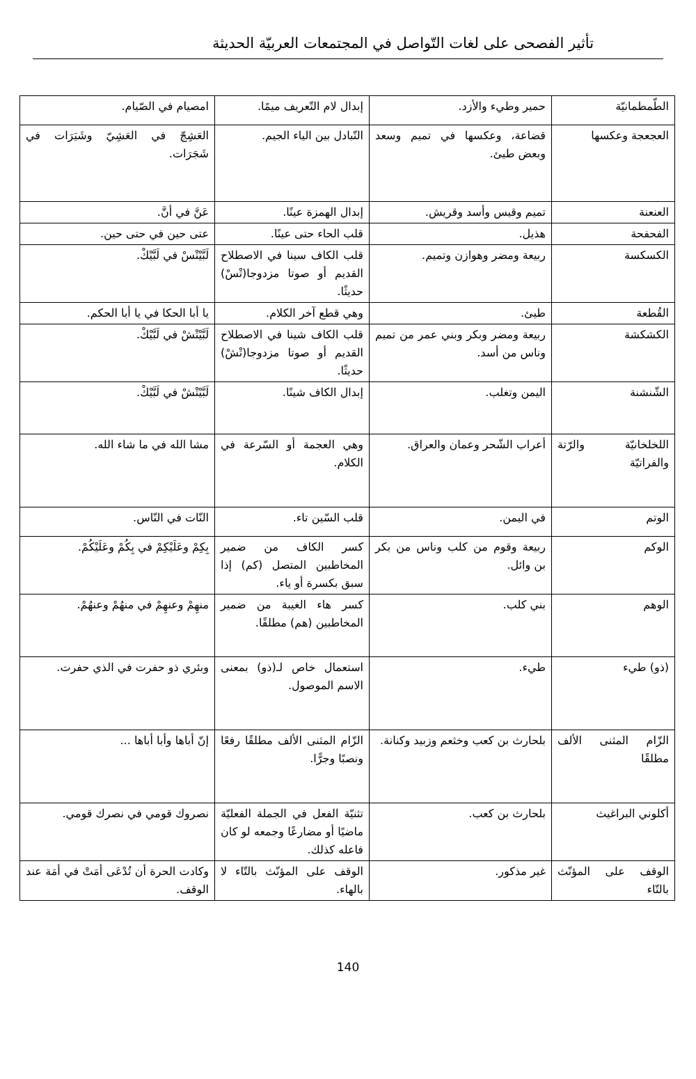تأثير الفصحى على لغات التّواصل في المجتمعات العربيّة الحديثة
| الطّمطمانيّة | حمير وطيء والأزد. | إبدال لام التّعريف ميمًا. | امصيام في الصّيام. |
| العجعجة وعكسها | قضاعة، وعكسها في تميم وسعد وبعض طيئ. | التّبادل بين الياء الجيم. | العَشِجّ في العَشِيّ وشَيَرَات في شَجَرَات. |
| العنعنة | تميم وقيس وأسد وقريش. | إبدال الهمزة عينًا. | عَنَّ في أنَّ. |
| الفحفحة | هذيل. | قلب الحاء حتى عينًا. | عتى حين في حتى حين. |
| الكسكسة | ربيعة ومضر وهوازن وتميم. | قلب الكاف سينا في الاصطلاح القديم أو صوتا مزدوجا(تْسْ) حديثًا. | لَبَّيْتْسْ في لَبَّيْكْ. |
| القُطعة | طيئ. | وهي قطع آخر الكلام. | يا أبا الحكا في يا أبا الحكم. |
| الكشكشة | ربيعة ومضر وبكر وبني عمر من تميم وناس من أسد. | قلب الكاف شينا في الاصطلاح القديم أو صوتا مزدوجا(تْشْ) حديثًا. | لَبَّيْتْشْ في لَبَّيْكْ. |
| الشّنشنة | اليمن وتغلب. | إبدال الكاف شينًا. | لَبَّيْتْشْ في لَبَّيْكْ. |
| اللخلخانيّة والرّتة والفراتيّة | أعراب الشّحر وعمان والعراق. | وهي العجمة أو السّرعة في الكلام. | مشا الله في ما شاء الله. |
| الوتم | في اليمن. | قلب السّين تاء. | النّات في النّاس. |
| الوكم | ربيعة وقوم من كلب وناس من بكر بن وائل. | كسر الكاف من ضمير المخاطبين المتصل (كم) إذا سبق بكسرة أو ياء. | بِكِمْ وعَلَيْكِمْ في بِكُمْ وعَلَيْكُمْ. |
| الوهم | بني كلب. | كسر هاء الغيبة من ضمير المخاطبين (هم) مطلقًا. | منهِمْ وعنهِمْ في منهُمْ وعنهُمْ. |
| (ذو) طيء | طيء. | استعمال خاص لـ(ذو) بمعنى الاسم الموصول. | وبئري ذو حفرت في الذي حفرت. |
| الزّام المثنى الألف مطلقًا | بلحارث بن كعب وخثعم وزبيد وكنانة. | الزّام المثنى الألف مطلقًا رفعًا ونصبًا وجرًّا. | إنّ أباها وأبا أباها ... |
| أكلوني البراغيث | بلحارث بن كعب. | تثنيّة الفعل في الجملة الفعليّة ماضيًا أو مضارعًا وجمعه لو كان فاعله كذلك. | نصروك قومي في نصرك قومي. |
| الوقف على المؤنّث بالتّاء | غير مذكور. | الوقف على المؤنّث بالتّاء لا بالهاء. | وكادت الحرة أن تُدْعَى أمَتْ في أمَة عند الوقف. |
140